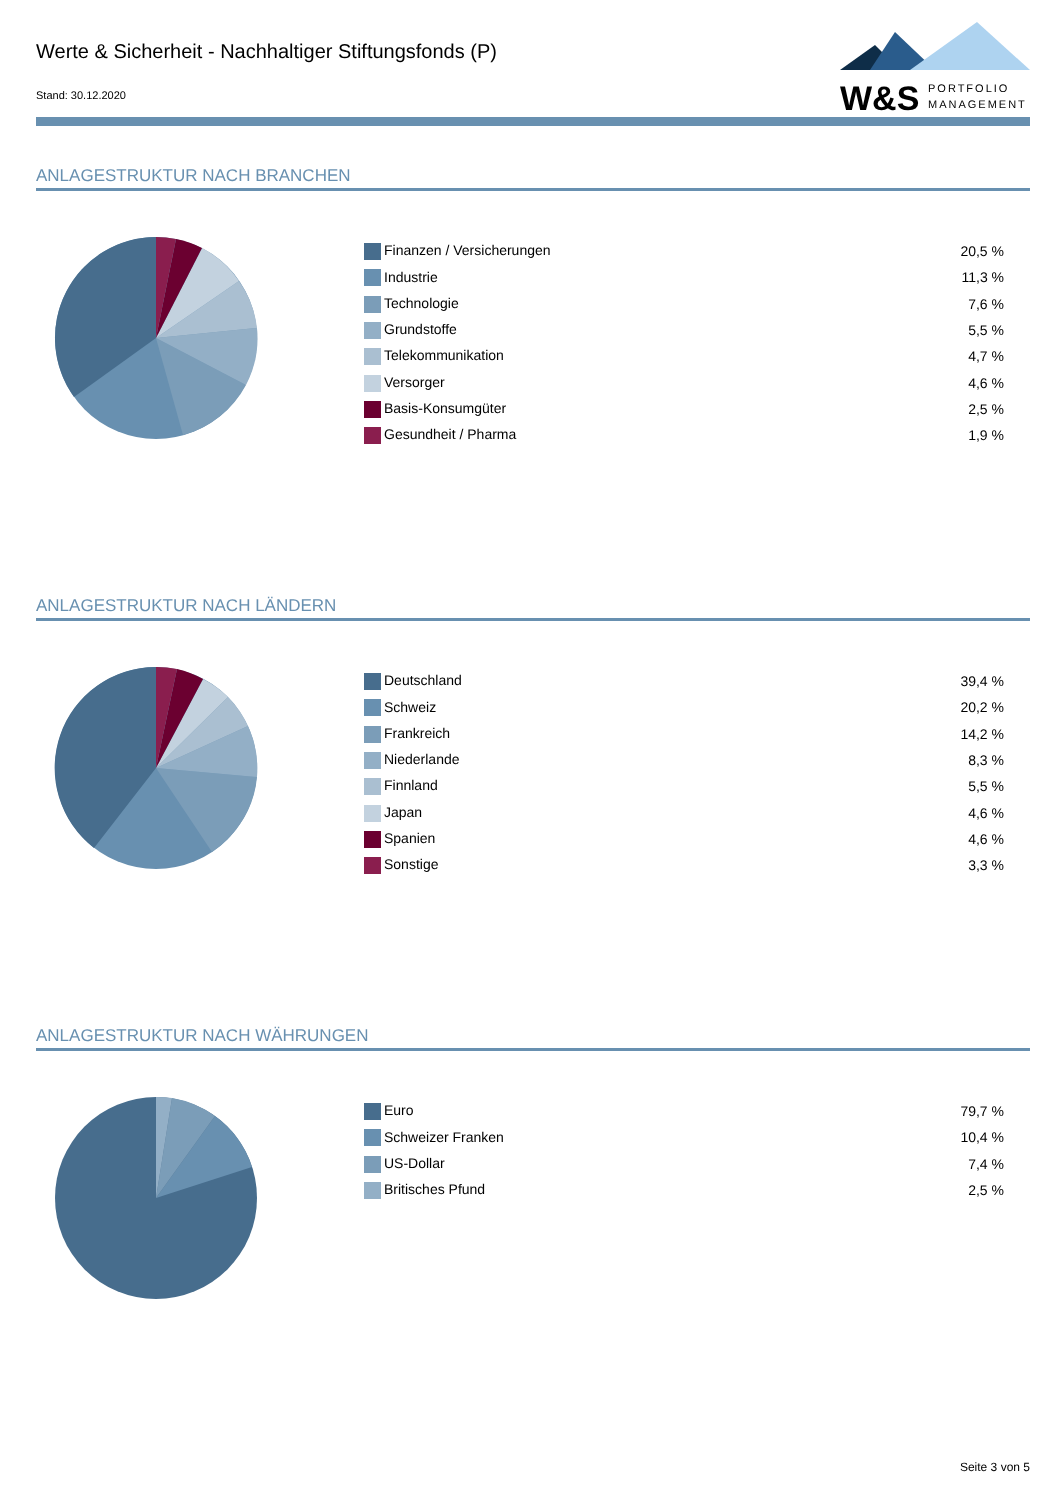Werte & Sicherheit - Nachhaltiger Stiftungsfonds (P)
Stand: 30.12.2020
W&S
PORTFOLIO
MANAGEMENT
ANLAGESTRUKTUR NACH BRANCHEN
| Finanzen / Versicherungen | 20,5 % |
| Industrie | 11,3 % |
| Technologie | 7,6 % |
| Grundstoffe | 5,5 % |
| Telekommunikation | 4,7 % |
| Versorger | 4,6 % |
| Basis-Konsumgüter | 2,5 % |
| Gesundheit / Pharma | 1,9 % |
ANLAGESTRUKTUR NACH LÄNDERN
| Deutschland | 39,4 % |
| Schweiz | 20,2 % |
| Frankreich | 14,2 % |
| Niederlande | 8,3 % |
| Finnland | 5,5 % |
| Japan | 4,6 % |
| Spanien | 4,6 % |
| Sonstige | 3,3 % |
ANLAGESTRUKTUR NACH WÄHRUNGEN
| Euro | 79,7 % |
| Schweizer Franken | 10,4 % |
| US-Dollar | 7,4 % |
| Britisches Pfund | 2,5 % |
Seite 3 von 5